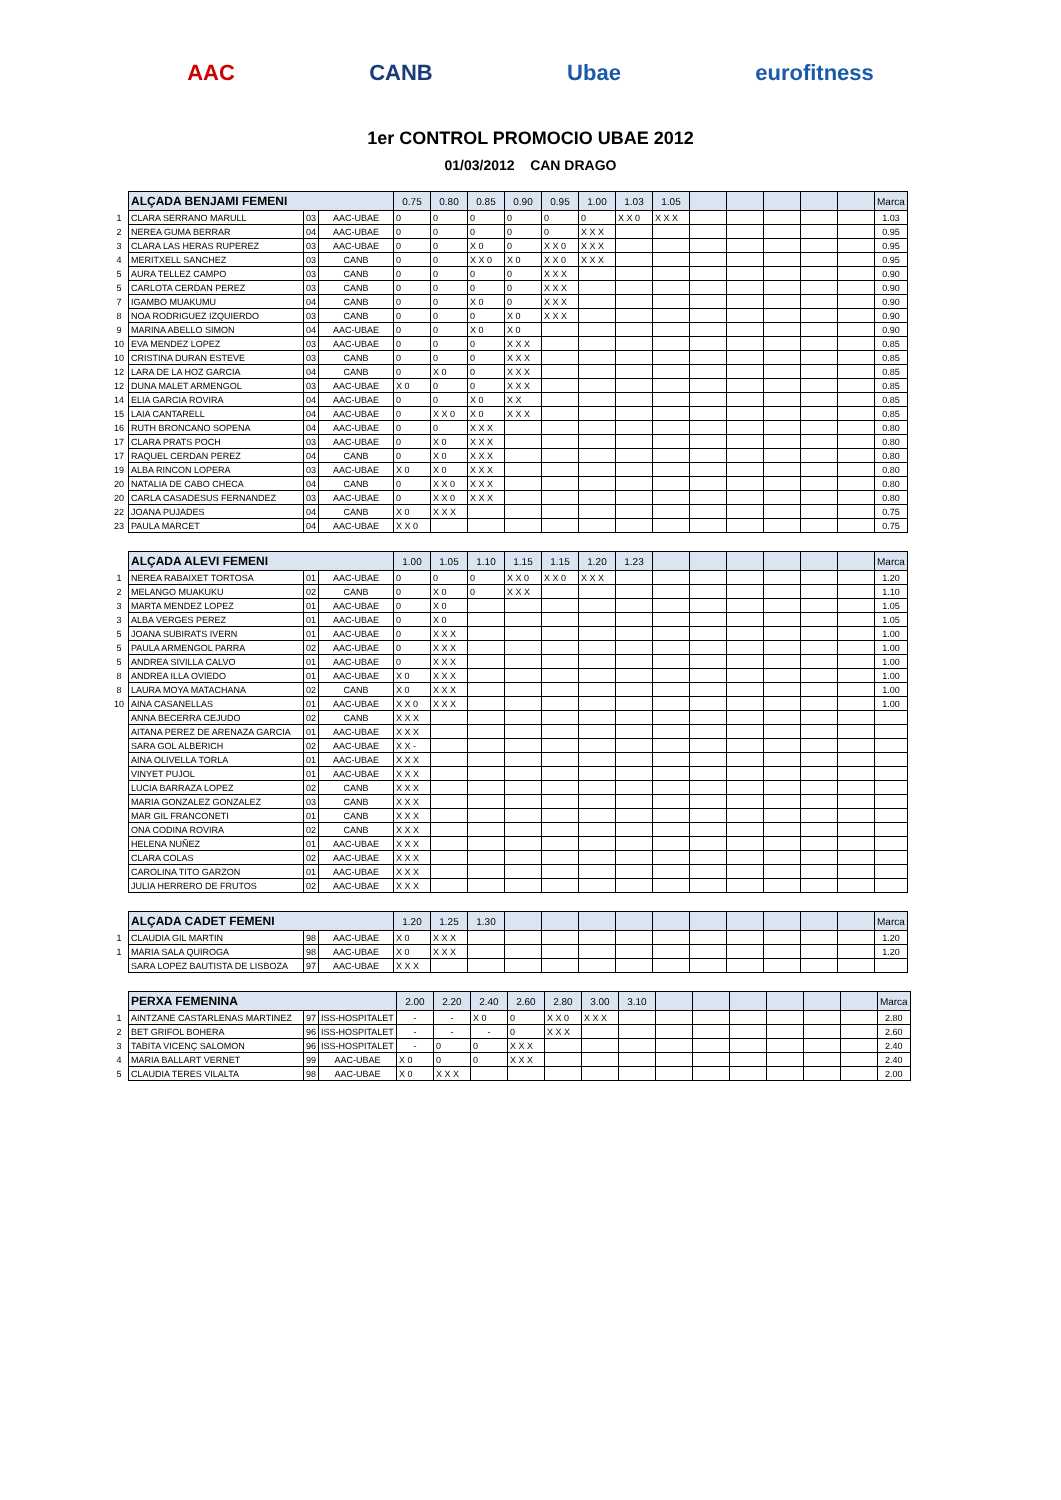AAC CANB Ubae eurofitness
1er CONTROL PROMOCIO UBAE 2012
01/03/2012 CAN DRAGO
| | ALÇADA BENJAMI FEMENI | | | 0.75 | 0.80 | 0.85 | 0.90 | 0.95 | 1.00 | 1.03 | 1.05 | | | | | | Marca |
| 1 | CLARA SERRANO MARULL | 03 | AAC-UBAE | 0 | 0 | 0 | 0 | 0 | 0 | X X 0 | X X X | | | | | | 1.03 |
| 2 | NEREA GUMA BERRAR | 04 | AAC-UBAE | 0 | 0 | 0 | 0 | 0 | X X X | | | | | | | | 0.95 |
| 3 | CLARA LAS HERAS RUPEREZ | 03 | AAC-UBAE | 0 | 0 | X 0 | 0 | X X 0 | X X X | | | | | | | | 0.95 |
| 4 | MERITXELL SANCHEZ | 03 | CANB | 0 | 0 | X X 0 | X 0 | X X 0 | X X X | | | | | | | | 0.95 |
| 5 | AURA TELLEZ CAMPO | 03 | CANB | 0 | 0 | 0 | 0 | X X X | | | | | | | | | 0.90 |
| 5 | CARLOTA CERDAN PEREZ | 03 | CANB | 0 | 0 | 0 | 0 | X X X | | | | | | | | | 0.90 |
| 7 | IGAMBO MUAKUMU | 04 | CANB | 0 | 0 | X 0 | 0 | X X X | | | | | | | | | 0.90 |
| 8 | NOA RODRIGUEZ IZQUIERDO | 03 | CANB | 0 | 0 | 0 | X 0 | X X X | | | | | | | | | 0.90 |
| 9 | MARINA ABELLO SIMON | 04 | AAC-UBAE | 0 | 0 | X 0 | X 0 | | | | | | | | | | 0.90 |
| 10 | EVA MENDEZ LOPEZ | 03 | AAC-UBAE | 0 | 0 | 0 | X X X | | | | | | | | | | 0.85 |
| 10 | CRISTINA DURAN ESTEVE | 03 | CANB | 0 | 0 | 0 | X X X | | | | | | | | | | 0.85 |
| 12 | LARA DE LA HOZ GARCIA | 04 | CANB | 0 | X 0 | 0 | X X X | | | | | | | | | | 0.85 |
| 12 | DUNA MALET ARMENGOL | 03 | AAC-UBAE | X 0 | 0 | 0 | X X X | | | | | | | | | | 0.85 |
| 14 | ELIA GARCIA ROVIRA | 04 | AAC-UBAE | 0 | 0 | X 0 | X X | | | | | | | | | | 0.85 |
| 15 | LAIA CANTARELL | 04 | AAC-UBAE | 0 | X X 0 | X 0 | X X X | | | | | | | | | | 0.85 |
| 16 | RUTH BRONCANO SOPENA | 04 | AAC-UBAE | 0 | 0 | X X X | | | | | | | | | | | 0.80 |
| 17 | CLARA PRATS POCH | 03 | AAC-UBAE | 0 | X 0 | X X X | | | | | | | | | | | 0.80 |
| 17 | RAQUEL CERDAN PEREZ | 04 | CANB | 0 | X 0 | X X X | | | | | | | | | | | 0.80 |
| 19 | ALBA RINCON LOPERA | 03 | AAC-UBAE | X 0 | X 0 | X X X | | | | | | | | | | | 0.80 |
| 20 | NATALIA DE CABO CHECA | 04 | CANB | 0 | X X 0 | X X X | | | | | | | | | | | 0.80 |
| 20 | CARLA CASADESUS FERNANDEZ | 03 | AAC-UBAE | 0 | X X 0 | X X X | | | | | | | | | | | 0.80 |
| 22 | JOANA PUJADES | 04 | CANB | X 0 | X X X | | | | | | | | | | | | 0.75 |
| 23 | PAULA MARCET | 04 | AAC-UBAE | X X 0 | | | | | | | | | | | | | 0.75 |
| | ALÇADA ALEVI FEMENI | | | 1.00 | 1.05 | 1.10 | 1.15 | 1.15 | 1.20 | 1.23 | | | | | | | Marca |
| 1 | NEREA RABAIXET TORTOSA | 01 | AAC-UBAE | 0 | 0 | 0 | X X 0 | X X 0 | X X X | | | | | | | | 1.20 |
| 2 | MELANGO MUAKUKU | 02 | CANB | 0 | X 0 | 0 | X X X | | | | | | | | | | 1.10 |
| 3 | MARTA MENDEZ LOPEZ | 01 | AAC-UBAE | 0 | X 0 | | | | | | | | | | | | 1.05 |
| 3 | ALBA VERGES PEREZ | 01 | AAC-UBAE | 0 | X 0 | | | | | | | | | | | | 1.05 |
| 5 | JOANA SUBIRATS IVERN | 01 | AAC-UBAE | 0 | X X X | | | | | | | | | | | | 1.00 |
| 5 | PAULA ARMENGOL PARRA | 02 | AAC-UBAE | 0 | X X X | | | | | | | | | | | | 1.00 |
| 5 | ANDREA SIVILLA CALVO | 01 | AAC-UBAE | 0 | X X X | | | | | | | | | | | | 1.00 |
| 8 | ANDREA ILLA OVIEDO | 01 | AAC-UBAE | X 0 | X X X | | | | | | | | | | | | 1.00 |
| 8 | LAURA MOYA MATACHANA | 02 | CANB | X 0 | X X X | | | | | | | | | | | | 1.00 |
| 10 | AINA CASANELLAS | 01 | AAC-UBAE | X X 0 | X X X | | | | | | | | | | | | 1.00 |
| | ANNA BECERRA CEJUDO | 02 | CANB | X X X | | | | | | | | | | | | | |
| | AITANA PEREZ DE ARENAZA GARCIA | 01 | AAC-UBAE | X X X | | | | | | | | | | | | | |
| | SARA GOL ALBERICH | 02 | AAC-UBAE | X X - | | | | | | | | | | | | | |
| | AINA OLIVELLA TORLA | 01 | AAC-UBAE | X X X | | | | | | | | | | | | | |
| | VINYET PUJOL | 01 | AAC-UBAE | X X X | | | | | | | | | | | | | |
| | LUCIA BARRAZA LOPEZ | 02 | CANB | X X X | | | | | | | | | | | | | |
| | MARIA GONZALEZ GONZALEZ | 03 | CANB | X X X | | | | | | | | | | | | | |
| | MAR GIL FRANCONETI | 01 | CANB | X X X | | | | | | | | | | | | | |
| | ONA CODINA ROVIRA | 02 | CANB | X X X | | | | | | | | | | | | | |
| | HELENA NUÑEZ | 01 | AAC-UBAE | X X X | | | | | | | | | | | | | |
| | CLARA COLAS | 02 | AAC-UBAE | X X X | | | | | | | | | | | | | |
| | CAROLINA TITO GARZON | 01 | AAC-UBAE | X X X | | | | | | | | | | | | | |
| | JULIA HERRERO DE FRUTOS | 02 | AAC-UBAE | X X X | | | | | | | | | | | | | |
| | ALÇADA CADET FEMENI | | | 1.20 | 1.25 | 1.30 | | | | | | | | | | | Marca |
| 1 | CLAUDIA GIL MARTIN | 98 | AAC-UBAE | X 0 | X X X | | | | | | | | | | | | 1.20 |
| 1 | MARIA SALA QUIROGA | 98 | AAC-UBAE | X 0 | X X X | | | | | | | | | | | | 1.20 |
| | SARA LOPEZ BAUTISTA DE LISBOZA | 97 | AAC-UBAE | X X X | | | | | | | | | | | | | |
| | PERXA FEMENINA | | | 2.00 | 2.20 | 2.40 | 2.60 | 2.80 | 3.00 | 3.10 | | | | | | | Marca |
| 1 | AINTZANE CASTARLENAS MARTINEZ | 97 | ISS-HOSPITALET | - | - | X 0 | 0 | X X 0 | X X X | | | | | | | | 2.80 |
| 2 | BET GRIFOL BOHERA | 96 | ISS-HOSPITALET | - | - | - | 0 | X X X | | | | | | | | | 2.60 |
| 3 | TABITA VICENÇ SALOMON | 96 | ISS-HOSPITALET | - | 0 | 0 | X X X | | | | | | | | | | 2.40 |
| 4 | MARIA BALLART VERNET | 99 | AAC-UBAE | X 0 | 0 | 0 | X X X | | | | | | | | | | 2.40 |
| 5 | CLAUDIA TERES VILALTA | 98 | AAC-UBAE | X 0 | X X X | | | | | | | | | | | | 2.00 |